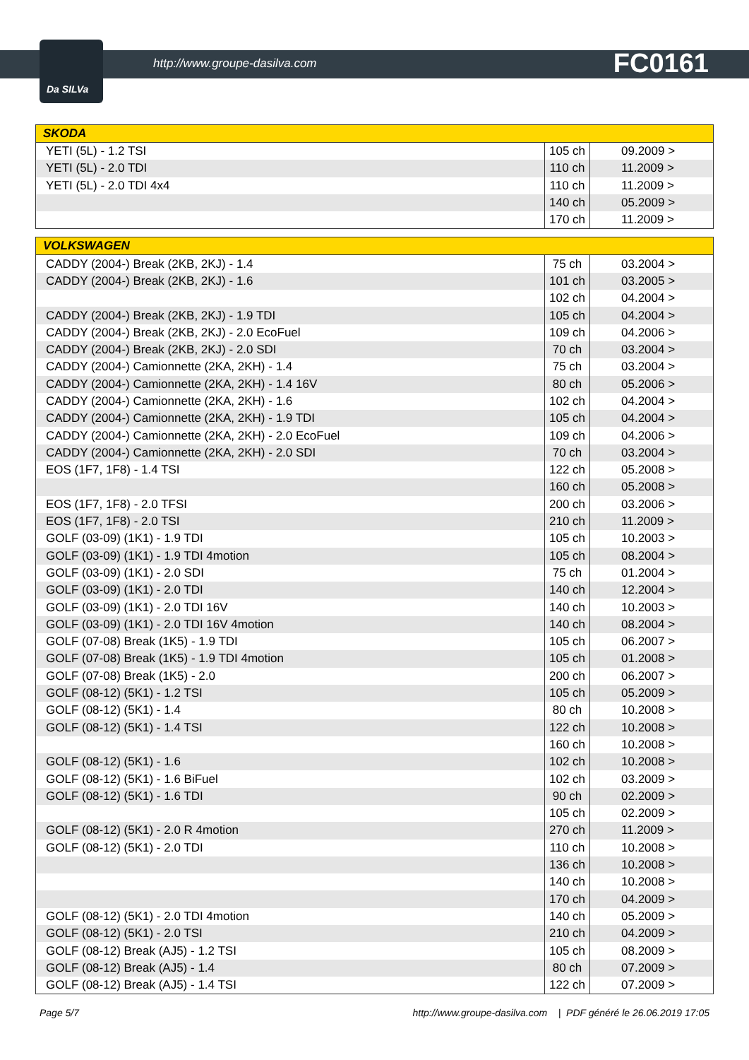Da SILVa
http://www.groupe-dasilva.com FC0161
| SKODA | | |
| --- | --- | --- |
| YETI (5L) - 1.2 TSI | 105 ch | 09.2009 > |
| YETI (5L) - 2.0 TDI | 110 ch | 11.2009 > |
| YETI (5L) - 2.0 TDI 4x4 | 110 ch | 11.2009 > |
| | 140 ch | 05.2009 > |
| | 170 ch | 11.2009 > |
| VOLKSWAGEN | | |
| --- | --- | --- |
| CADDY (2004-) Break (2KB, 2KJ) - 1.4 | 75 ch | 03.2004 > |
| CADDY (2004-) Break (2KB, 2KJ) - 1.6 | 101 ch | 03.2005 > |
| | 102 ch | 04.2004 > |
| CADDY (2004-) Break (2KB, 2KJ) - 1.9 TDI | 105 ch | 04.2004 > |
| CADDY (2004-) Break (2KB, 2KJ) - 2.0 EcoFuel | 109 ch | 04.2006 > |
| CADDY (2004-) Break (2KB, 2KJ) - 2.0 SDI | 70 ch | 03.2004 > |
| CADDY (2004-) Camionnette (2KA, 2KH) - 1.4 | 75 ch | 03.2004 > |
| CADDY (2004-) Camionnette (2KA, 2KH) - 1.4 16V | 80 ch | 05.2006 > |
| CADDY (2004-) Camionnette (2KA, 2KH) - 1.6 | 102 ch | 04.2004 > |
| CADDY (2004-) Camionnette (2KA, 2KH) - 1.9 TDI | 105 ch | 04.2004 > |
| CADDY (2004-) Camionnette (2KA, 2KH) - 2.0 EcoFuel | 109 ch | 04.2006 > |
| CADDY (2004-) Camionnette (2KA, 2KH) - 2.0 SDI | 70 ch | 03.2004 > |
| EOS (1F7, 1F8) - 1.4 TSI | 122 ch | 05.2008 > |
| | 160 ch | 05.2008 > |
| EOS (1F7, 1F8) - 2.0 TFSI | 200 ch | 03.2006 > |
| EOS (1F7, 1F8) - 2.0 TSI | 210 ch | 11.2009 > |
| GOLF (03-09) (1K1) - 1.9 TDI | 105 ch | 10.2003 > |
| GOLF (03-09) (1K1) - 1.9 TDI 4motion | 105 ch | 08.2004 > |
| GOLF (03-09) (1K1) - 2.0 SDI | 75 ch | 01.2004 > |
| GOLF (03-09) (1K1) - 2.0 TDI | 140 ch | 12.2004 > |
| GOLF (03-09) (1K1) - 2.0 TDI 16V | 140 ch | 10.2003 > |
| GOLF (03-09) (1K1) - 2.0 TDI 16V 4motion | 140 ch | 08.2004 > |
| GOLF (07-08) Break (1K5) - 1.9 TDI | 105 ch | 06.2007 > |
| GOLF (07-08) Break (1K5) - 1.9 TDI 4motion | 105 ch | 01.2008 > |
| GOLF (07-08) Break (1K5) - 2.0 | 200 ch | 06.2007 > |
| GOLF (08-12) (5K1) - 1.2 TSI | 105 ch | 05.2009 > |
| GOLF (08-12) (5K1) - 1.4 | 80 ch | 10.2008 > |
| GOLF (08-12) (5K1) - 1.4 TSI | 122 ch | 10.2008 > |
| | 160 ch | 10.2008 > |
| GOLF (08-12) (5K1) - 1.6 | 102 ch | 10.2008 > |
| GOLF (08-12) (5K1) - 1.6 BiFuel | 102 ch | 03.2009 > |
| GOLF (08-12) (5K1) - 1.6 TDI | 90 ch | 02.2009 > |
| | 105 ch | 02.2009 > |
| GOLF (08-12) (5K1) - 2.0 R 4motion | 270 ch | 11.2009 > |
| GOLF (08-12) (5K1) - 2.0 TDI | 110 ch | 10.2008 > |
| | 136 ch | 10.2008 > |
| | 140 ch | 10.2008 > |
| | 170 ch | 04.2009 > |
| GOLF (08-12) (5K1) - 2.0 TDI 4motion | 140 ch | 05.2009 > |
| GOLF (08-12) (5K1) - 2.0 TSI | 210 ch | 04.2009 > |
| GOLF (08-12) Break (AJ5) - 1.2 TSI | 105 ch | 08.2009 > |
| GOLF (08-12) Break (AJ5) - 1.4 | 80 ch | 07.2009 > |
| GOLF (08-12) Break (AJ5) - 1.4 TSI | 122 ch | 07.2009 > |
Page 5/7 http://www.groupe-dasilva.com | PDF généré le 26.06.2019 17:05